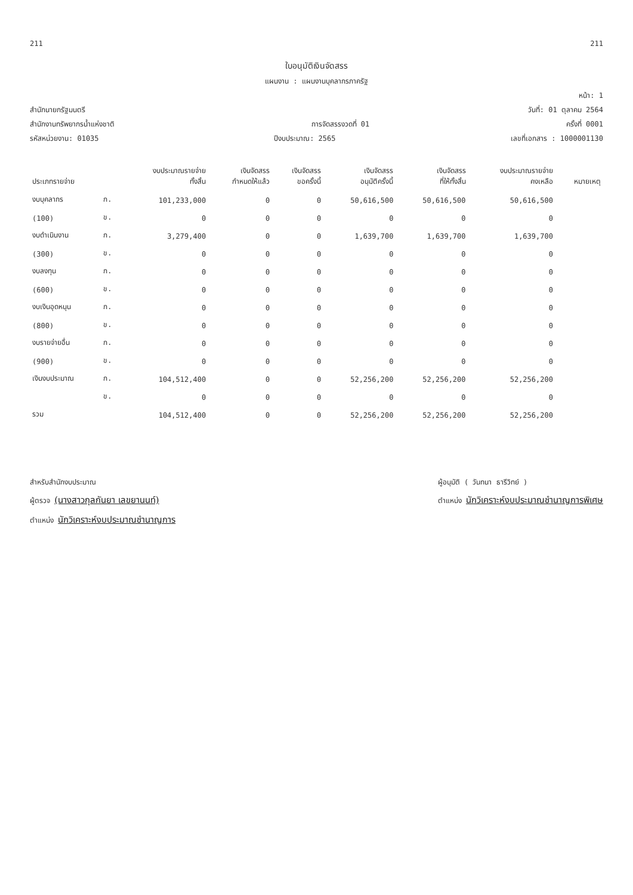211 211
ใบอนุมัติเงินจัดสรร
แผนงาน : แผนงานบุคลากรภาครัฐ
หน้า: 1
สำนักนายกรัฐมนตรี วันที่: 01 ตุลาคม 2564
สำนักงานทรัพยากรน้ำแห่งชาติ การจัดสรรงวดที่ 01 ครั้งที่ 0001
รหัสหน่วยงาน: 01035 ปีงบประมาณ: 2565 เลขที่เอกสาร : 1000001130
| ประเภทรายจ่าย | | งบประมาณรายจ่าย ทั้งสิ้น | เงินจัดสรร กำหนดให้แล้ว | เงินจัดสรร ขอครั้งนี้ | เงินจัดสรร อนุมัติครั้งนี้ | เงินจัดสรร ที่ให้ทั้งสิ้น | งบประมาณรายจ่าย คงเหลือ | หมายเหตุ |
| --- | --- | --- | --- | --- | --- | --- | --- | --- |
| งบบุคลากร | ก. | 101,233,000 | 0 | 0 | 50,616,500 | 50,616,500 | 50,616,500 | |
| (100) | ข. | 0 | 0 | 0 | 0 | 0 | 0 | |
| งบดำเนินงาน | ก. | 3,279,400 | 0 | 0 | 1,639,700 | 1,639,700 | 1,639,700 | |
| (300) | ข. | 0 | 0 | 0 | 0 | 0 | 0 | |
| งบลงทุน | ก. | 0 | 0 | 0 | 0 | 0 | 0 | |
| (600) | ข. | 0 | 0 | 0 | 0 | 0 | 0 | |
| งบเงินอุดหนุน | ก. | 0 | 0 | 0 | 0 | 0 | 0 | |
| (800) | ข. | 0 | 0 | 0 | 0 | 0 | 0 | |
| งบรายจ่ายอื่น | ก. | 0 | 0 | 0 | 0 | 0 | 0 | |
| (900) | ข. | 0 | 0 | 0 | 0 | 0 | 0 | |
| เงินงบประมาณ | ก. | 104,512,400 | 0 | 0 | 52,256,200 | 52,256,200 | 52,256,200 | |
| | ข. | 0 | 0 | 0 | 0 | 0 | 0 | |
| รวม | | 104,512,400 | 0 | 0 | 52,256,200 | 52,256,200 | 52,256,200 | |
สำหรับสำนักงบประมาณ
ผู้ตรวจ (นางสาวกุลกันยา เลขยานนท์)
ตำแหน่ง นักวิเคราะห์งบประมาณชำนาญการ
ผู้อนุมัติ ( วันทนา ธารีวิทย์ )
ตำแหน่ง นักวิเคราะห์งบประมาณชำนาญการพิเศษ